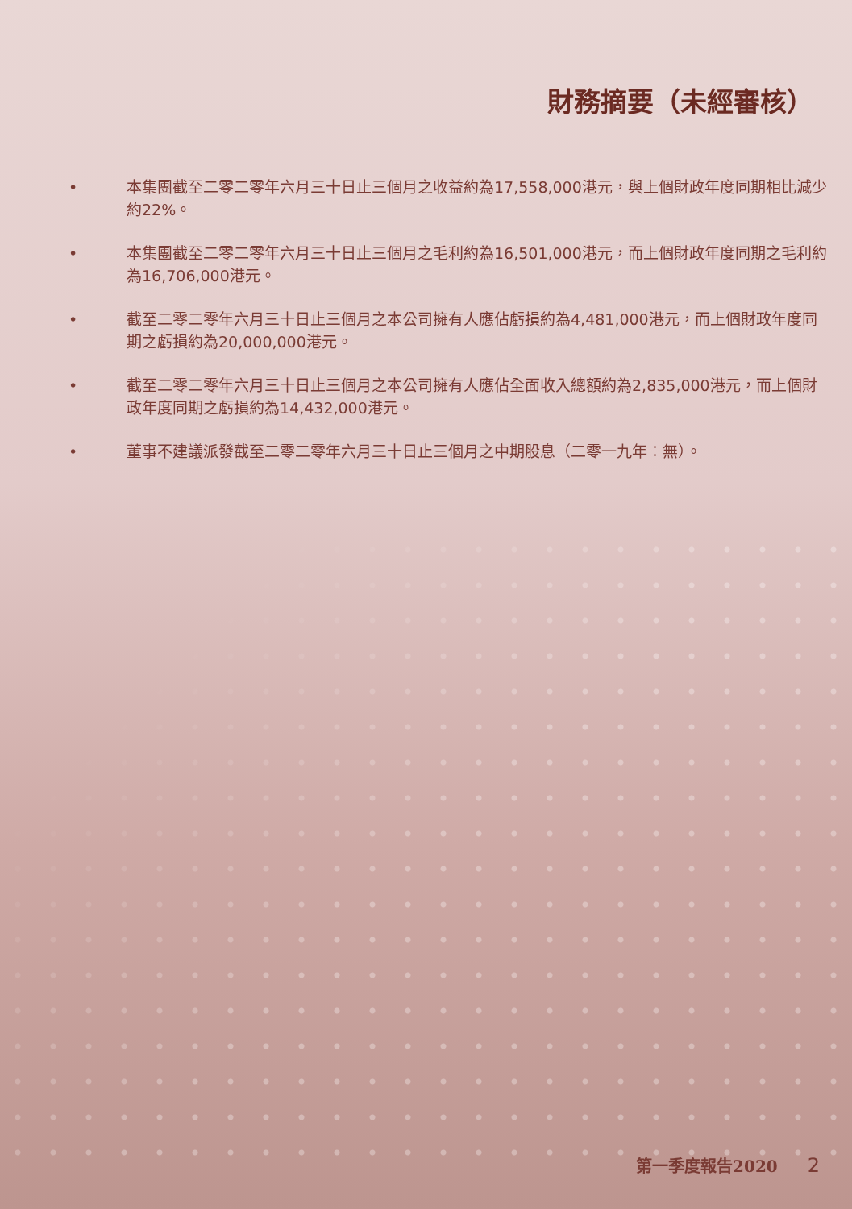財務摘要（未經審核）
• 本集團截至二零二零年六月三十日止三個月之收益約為17,558,000港元，與上個財政年度同期相比減少約22%。
• 本集團截至二零二零年六月三十日止三個月之毛利約為16,501,000港元，而上個財政年度同期之毛利約為16,706,000港元。
• 截至二零二零年六月三十日止三個月之本公司擁有人應佔虧損約為4,481,000港元，而上個財政年度同期之虧損約為20,000,000港元。
• 截至二零二零年六月三十日止三個月之本公司擁有人應佔全面收入總額約為2,835,000港元，而上個財政年度同期之虧損約為14,432,000港元。
• 董事不建議派發截至二零二零年六月三十日止三個月之中期股息（二零一九年：無）。
第一季度報告2020 2